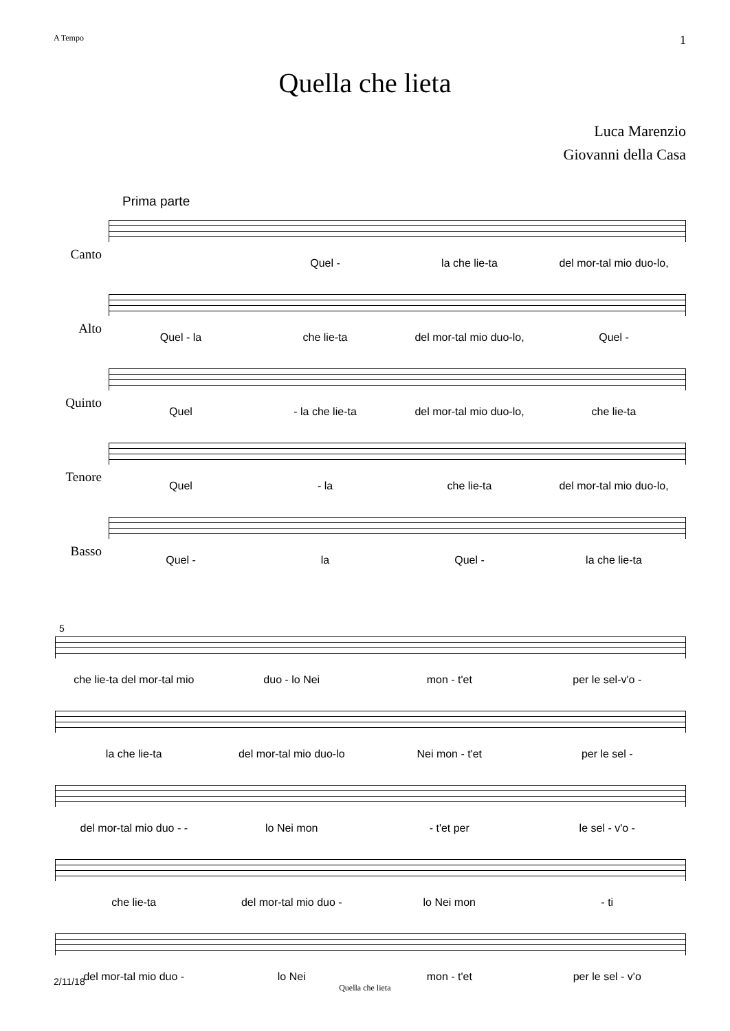A Tempo 1
Quella che lieta
Luca Marenzio
Giovanni della Casa
Prima parte
Canto
Quel - la che lie-ta del mor-tal mio duo-lo,
Alto
Quel - la che lie-ta del mor-tal mio duo-lo, Quel -
Quinto
Quel - la che lie-ta del mor-tal mio duo-lo, che lie-ta
Tenore
Quel - la che lie-ta del mor-tal mio duo-lo,
Basso
Quel - la Quel - la che lie-ta
5
che lie-ta del mor-tal mio duo - lo Nei mon - t'et per le sel-v'o -
la che lie-ta del mor-tal mio duo-lo Nei mon - t'et per le sel -
del mor-tal mio duo - - lo Nei mon - t'et per le sel - v'o -
che lie-ta del mor-tal mio duo - lo Nei mon - ti
del mor-tal mio duo - lo Nei mon - t'et per le sel - v'o
2/11/18 Quella che lieta